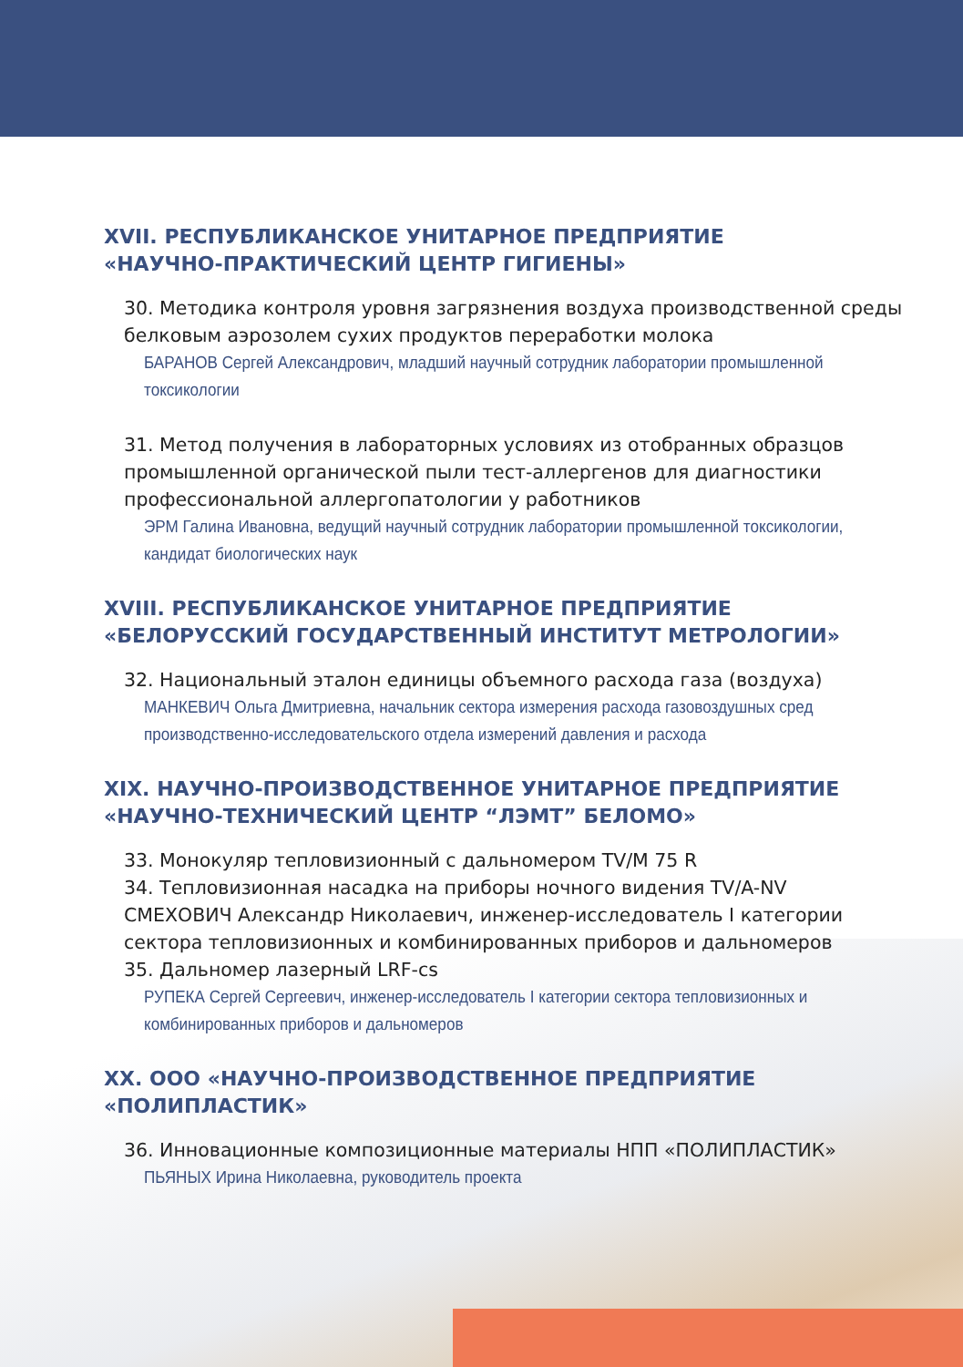XVII. РЕСПУБЛИКАНСКОЕ УНИТАРНОЕ ПРЕДПРИЯТИЕ
«НАУЧНО-ПРАКТИЧЕСКИЙ ЦЕНТР ГИГИЕНЫ»
30. Методика контроля уровня загрязнения воздуха производственной среды белковым аэрозолем сухих продуктов переработки молока
БАРАНОВ Сергей Александрович, младший научный сотрудник лаборатории промышленной токсикологии
31. Метод получения в лабораторных условиях из отобранных образцов промышленной органической пыли тест-аллергенов для диагностики профессиональной аллергопатологии у работников
ЭРМ Галина Ивановна, ведущий научный сотрудник лаборатории промышленной токсикологии, кандидат биологических наук
XVIII. РЕСПУБЛИКАНСКОЕ УНИТАРНОЕ ПРЕДПРИЯТИЕ
«БЕЛОРУССКИЙ ГОСУДАРСТВЕННЫЙ ИНСТИТУТ МЕТРОЛОГИИ»
32. Национальный эталон единицы объемного расхода газа (воздуха)
МАНКЕВИЧ Ольга Дмитриевна, начальник сектора измерения расхода газовоздушных сред производственно-исследовательского отдела измерений давления и расхода
XIX. НАУЧНО-ПРОИЗВОДСТВЕННОЕ УНИТАРНОЕ ПРЕДПРИЯТИЕ
«НАУЧНО-ТЕХНИЧЕСКИЙ ЦЕНТР “ЛЭМТ” БЕЛОМО»
33. Монокуляр тепловизионный с дальномером TV/M 75 R
34. Тепловизионная насадка на приборы ночного видения TV/A-NV
СМЕХОВИЧ Александр Николаевич, инженер-исследователь I категории сектора тепловизионных и комбинированных приборов и дальномеров
35. Дальномер лазерный LRF-cs
РУПЕКА Сергей Сергеевич, инженер-исследователь I категории сектора тепловизионных и комбинированных приборов и дальномеров
XX. ООО «НАУЧНО-ПРОИЗВОДСТВЕННОЕ ПРЕДПРИЯТИЕ
«ПОЛИПЛАСТИК»
36. Инновационные композиционные материалы НПП «ПОЛИПЛАСТИК»
ПЬЯНЫХ Ирина Николаевна, руководитель проекта